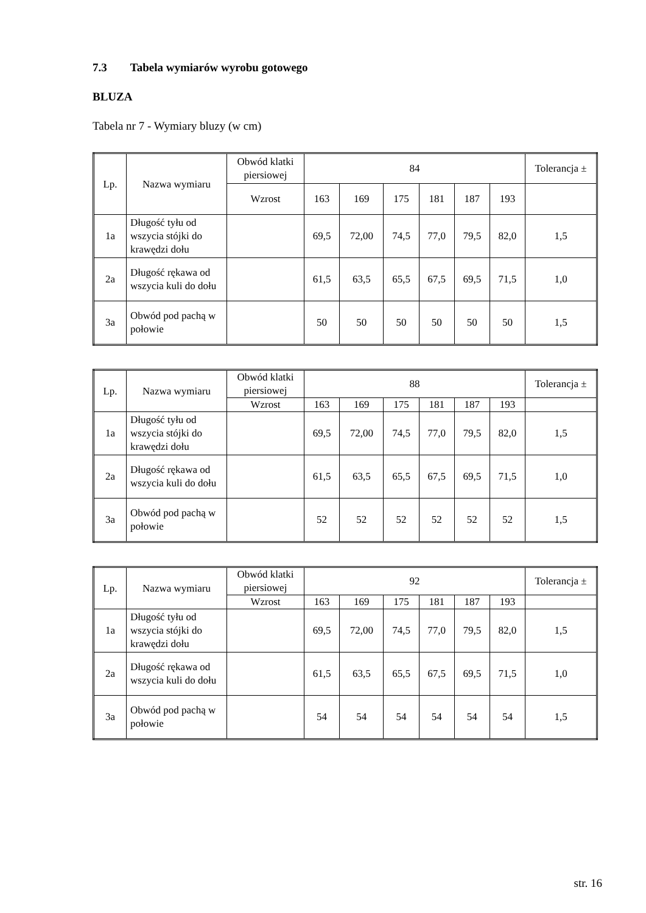7.3 Tabela wymiarów wyrobu gotowego
BLUZA
Tabela nr 7 - Wymiary bluzy (w cm)
| Lp. | Nazwa wymiaru | Obwód klatki piersiowej | 84 | | | | | | Tolerancja ± |
| --- | --- | --- | --- | --- | --- | --- | --- | --- | --- |
| | | Wzrost | 163 | 169 | 175 | 181 | 187 | 193 | |
| 1a | Długość tyłu od wszycia stójki do krawędzi dołu | | 69,5 | 72,00 | 74,5 | 77,0 | 79,5 | 82,0 | 1,5 |
| 2a | Długość rękawa od wszycia kuli do dołu | | 61,5 | 63,5 | 65,5 | 67,5 | 69,5 | 71,5 | 1,0 |
| 3a | Obwód pod pachą w połowie | | 50 | 50 | 50 | 50 | 50 | 50 | 1,5 |
| Lp. | Nazwa wymiaru | Obwód klatki piersiowej | 88 | | | | | | Tolerancja ± |
| --- | --- | --- | --- | --- | --- | --- | --- | --- | --- |
| | | Wzrost | 163 | 169 | 175 | 181 | 187 | 193 | |
| 1a | Długość tyłu od wszycia stójki do krawędzi dołu | | 69,5 | 72,00 | 74,5 | 77,0 | 79,5 | 82,0 | 1,5 |
| 2a | Długość rękawa od wszycia kuli do dołu | | 61,5 | 63,5 | 65,5 | 67,5 | 69,5 | 71,5 | 1,0 |
| 3a | Obwód pod pachą w połowie | | 52 | 52 | 52 | 52 | 52 | 52 | 1,5 |
| Lp. | Nazwa wymiaru | Obwód klatki piersiowej | 92 | | | | | | Tolerancja ± |
| --- | --- | --- | --- | --- | --- | --- | --- | --- | --- |
| | | Wzrost | 163 | 169 | 175 | 181 | 187 | 193 | |
| 1a | Długość tyłu od wszycia stójki do krawędzi dołu | | 69,5 | 72,00 | 74,5 | 77,0 | 79,5 | 82,0 | 1,5 |
| 2a | Długość rękawa od wszycia kuli do dołu | | 61,5 | 63,5 | 65,5 | 67,5 | 69,5 | 71,5 | 1,0 |
| 3a | Obwód pod pachą w połowie | | 54 | 54 | 54 | 54 | 54 | 54 | 1,5 |
str. 16